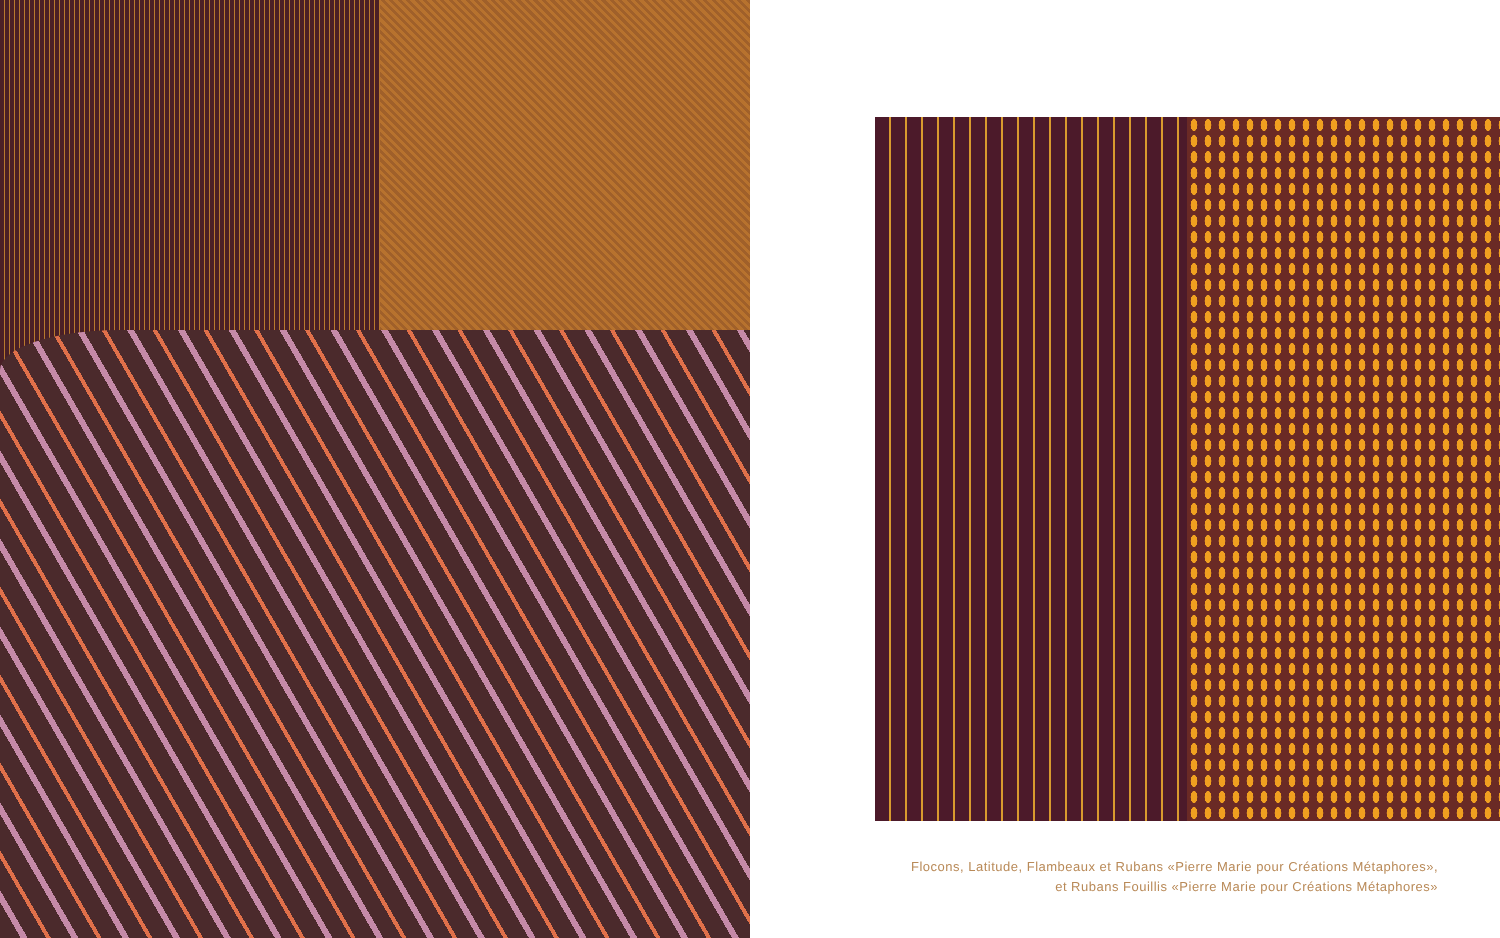Flocons, Latitude, Flambeaux et Rubans «Pierre Marie pour Créations Métaphores»,
et Rubans Fouillis «Pierre Marie pour Créations Métaphores»